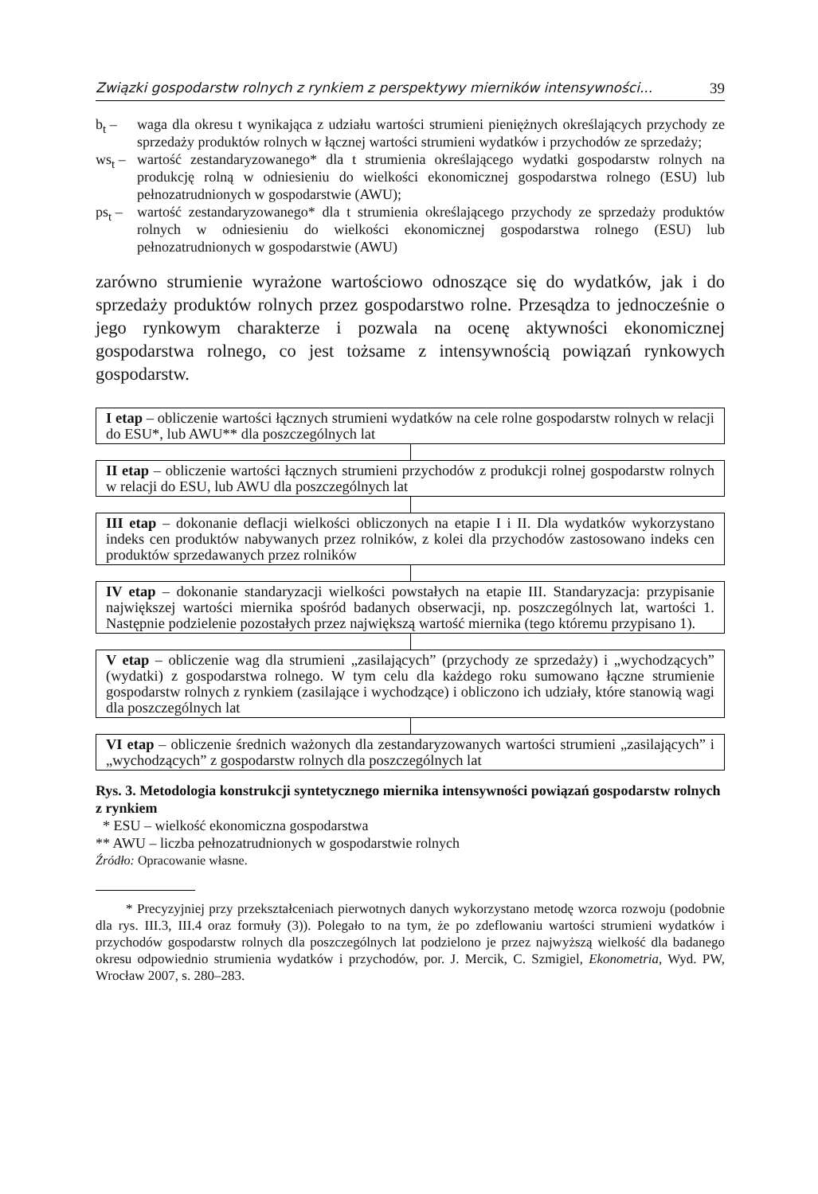Związki gospodarstw rolnych z rynkiem z perspektywy mierników intensywności... 39
b<sub>t</sub> – waga dla okresu t wynikająca z udziału wartości strumieni pieniężnych określających przychody ze sprzedaży produktów rolnych w łącznej wartości strumieni wydatków i przychodów ze sprzedaży;
ws<sub>t</sub> –
wartość zestandaryzowanego* dla t strumienia określającego wydatki gospodarstw rolnych na produkcję rolną w odniesieniu do wielkości ekonomicznej gospodarstwa rolnego (ESU) lub pełnozatrudnionych w gospodarstwie (AWU);
ps<sub>t</sub> –
wartość zestandaryzowanego* dla t strumienia określającego przychody ze sprzedaży produktów rolnych w odniesieniu do wielkości ekonomicznej gospodarstwa rolnego (ESU) lub pełnozatrudnionych w gospodarstwie (AWU)
zarówno strumienie wyrażone wartościowo odnoszące się do wydatków, jak i do sprzedaży produktów rolnych przez gospodarstwo rolne. Przesądza to jednocześnie o jego rynkowym charakterze i pozwala na ocenę aktywności ekonomicznej gospodarstwa rolnego, co jest tożsame z intensywnością powiązań rynkowych gospodarstw.
I etap – obliczenie wartości łącznych strumieni wydatków na cele rolne gospodarstw rolnych w relacji do ESU*, lub AWU** dla poszczególnych lat
II etap – obliczenie wartości łącznych strumieni przychodów z produkcji rolnej gospodarstw rolnych w relacji do ESU, lub AWU dla poszczególnych lat
III etap – dokonanie deflacji wielkości obliczonych na etapie I i II. Dla wydatków wykorzystano indeks cen produktów nabywanych przez rolników, z kolei dla przychodów zastosowano indeks cen produktów sprzedawanych przez rolników
IV etap – dokonanie standaryzacji wielkości powstałych na etapie III. Standaryzacja: przypisanie największej wartości miernika spośród badanych obserwacji, np. poszczególnych lat, wartości 1. Następnie podzielenie pozostałych przez największą wartość miernika (tego któremu przypisano 1).
V etap – obliczenie wag dla strumieni „zasilających” (przychody ze sprzedaży) i „wychodzących” (wydatki) z gospodarstwa rolnego. W tym celu dla każdego roku sumowano łączne strumienie gospodarstw rolnych z rynkiem (zasilające i wychodzące) i obliczono ich udziały, które stanowią wagi dla poszczególnych lat
VI etap – obliczenie średnich ważonych dla zestandaryzowanych wartości strumieni „zasilających” i „wychodzących” z gospodarstw rolnych dla poszczególnych lat
Rys. 3. Metodologia konstrukcji syntetycznego miernika intensywności powiązań gospodarstw rolnych z rynkiem
* ESU – wielkość ekonomiczna gospodarstwa
** AWU – liczba pełnozatrudnionych w gospodarstwie rolnych
Źródło: Opracowanie własne.
* Precyzyjniej przy przekształceniach pierwotnych danych wykorzystano metodę wzorca rozwoju (podobnie dla rys. III.3, III.4 oraz formuły (3)). Polegało to na tym, że po zdeflowaniu wartości strumieni wydatków i przychodów gospodarstw rolnych dla poszczególnych lat podzielono je przez najwyższą wielkość dla badanego okresu odpowiednio strumienia wydatków i przychodów, por. J. Mercik, C. Szmigiel, Ekonometria, Wyd. PW, Wrocław 2007, s. 280–283.